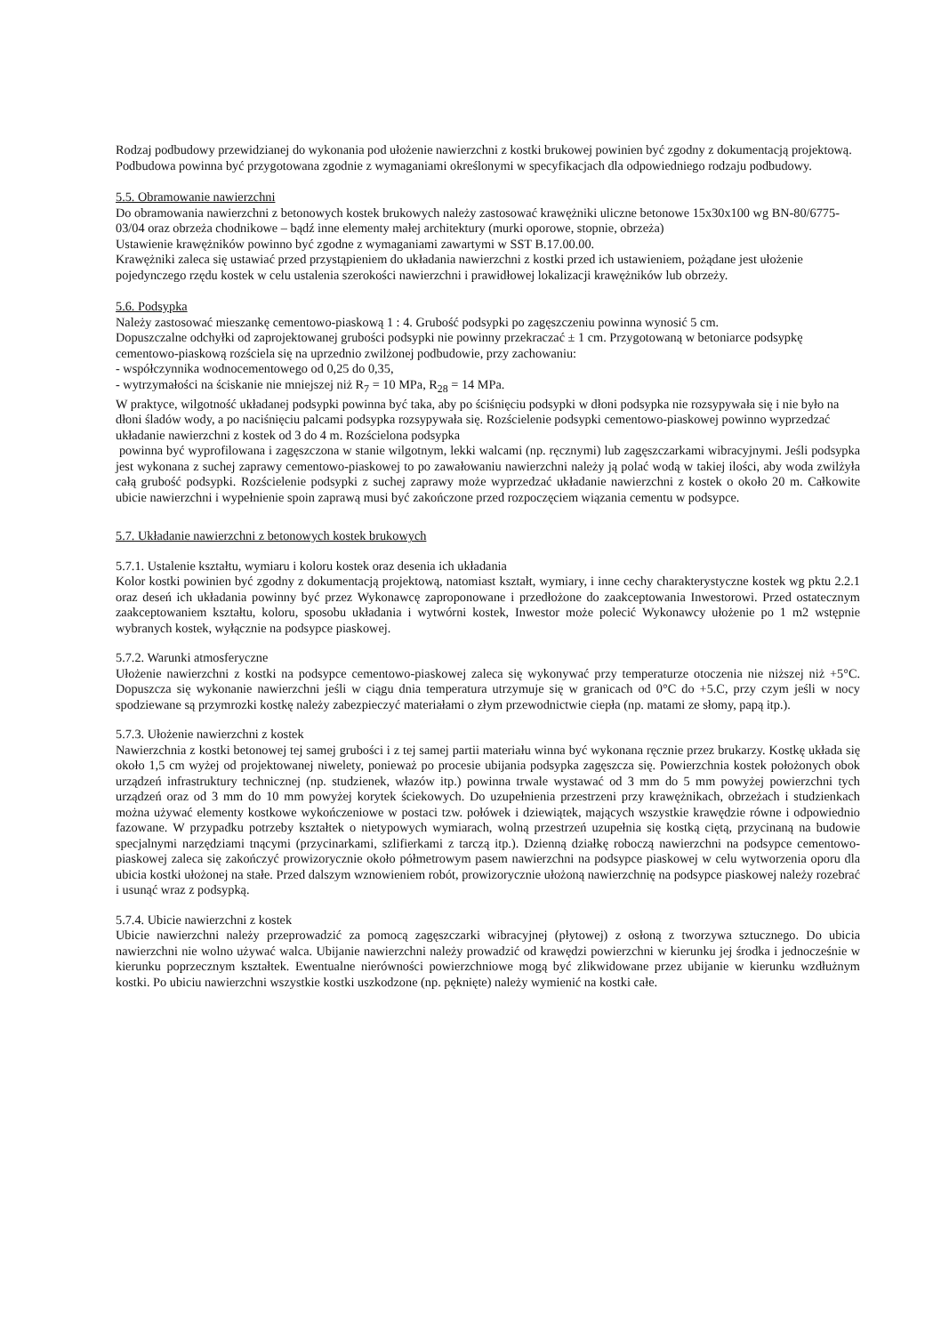Rodzaj podbudowy przewidzianej do wykonania pod ułożenie nawierzchni z kostki brukowej powinien być zgodny z dokumentacją projektową.
Podbudowa powinna być przygotowana zgodnie z wymaganiami określonymi w specyfikacjach dla odpowiedniego rodzaju podbudowy.
5.5. Obramowanie nawierzchni
Do obramowania nawierzchni z betonowych kostek brukowych należy zastosować krawężniki uliczne betonowe 15x30x100 wg BN-80/6775-03/04 oraz obrzeża chodnikowe – bądź inne elementy małej architektury (murki oporowe, stopnie, obrzeża)
Ustawienie krawężników powinno być zgodne z wymaganiami zawartymi w SST B.17.00.00.
Krawężniki zaleca się ustawiać przed przystąpieniem do układania nawierzchni z kostki przed ich ustawieniem, pożądane jest ułożenie pojedynczego rzędu kostek w celu ustalenia szerokości nawierzchni i prawidłowej lokalizacji krawężników lub obrzeży.
5.6. Podsypka
Należy zastosować mieszankę cementowo-piaskową 1 : 4. Grubość podsypki po zagęszczeniu powinna wynosić 5 cm.
Dopuszczalne odchyłki od zaprojektowanej grubości podsypki nie powinny przekraczać ± 1 cm. Przygotowaną w betoniarce podsypkę cementowo-piaskową rozściela się na uprzednio zwilżonej podbudowie, przy zachowaniu:
- współczynnika wodnocementowego od 0,25 do 0,35,
- wytrzymałości na ściskanie nie mniejszej niż R<sub>7</sub> = 10 MPa, R<sub>28</sub> = 14 MPa.
W praktyce, wilgotność układanej podsypki powinna być taka, aby po ściśnięciu podsypki w dłoni podsypka nie rozsypywała się i nie było na dłoni śladów wody, a po naciśnięciu palcami podsypka rozsypywała się. Rozścielenie podsypki cementowo-piaskowej powinno wyprzedzać układanie nawierzchni z kostek od 3 do 4 m. Rozścielona podsypka
powinna być wyprofilowana i zagęszczona w stanie wilgotnym, lekki walcami (np. ręcznymi) lub zagęszczarkami wibracyjnymi. Jeśli podsypka jest wykonana z suchej zaprawy cementowo-piaskowej to po zawałowaniu nawierzchni należy ją polać wodą w takiej ilości, aby woda zwilżyła całą grubość podsypki. Rozścielenie podsypki z suchej zaprawy może wyprzedzać układanie nawierzchni z kostek o około 20 m. Całkowite ubicie nawierzchni i wypełnienie spoin zaprawą musi być zakończone przed rozpoczęciem wiązania cementu w podsypce.
5.7. Układanie nawierzchni z betonowych kostek brukowych
5.7.1. Ustalenie kształtu, wymiaru i koloru kostek oraz desenia ich układania
Kolor kostki powinien być zgodny z dokumentacją projektową, natomiast kształt, wymiary, i inne cechy charakterystyczne kostek wg pktu 2.2.1 oraz deseń ich układania powinny być przez Wykonawcę zaproponowane i przedłożone do zaakceptowania Inwestorowi. Przed ostatecznym zaakceptowaniem kształtu, koloru, sposobu układania i wytwórni kostek, Inwestor może polecić Wykonawcy ułożenie po 1 m2 wstępnie wybranych kostek, wyłącznie na podsypce piaskowej.
5.7.2. Warunki atmosferyczne
Ułożenie nawierzchni z kostki na podsypce cementowo-piaskowej zaleca się wykonywać przy temperaturze otoczenia nie niższej niż +5°C. Dopuszcza się wykonanie nawierzchni jeśli w ciągu dnia temperatura utrzymuje się w granicach od 0°C do +5.C, przy czym jeśli w nocy spodziewane są przymrozki kostkę należy zabezpieczyć materiałami o złym przewodnictwie ciepła (np. matami ze słomy, papą itp.).
5.7.3. Ułożenie nawierzchni z kostek
Nawierzchnia z kostki betonowej tej samej grubości i z tej samej partii materiału winna być wykonana ręcznie przez brukarzy. Kostkę układa się około 1,5 cm wyżej od projektowanej niwelety, ponieważ po procesie ubijania podsypka zagęszcza się. Powierzchnia kostek położonych obok urządzeń infrastruktury technicznej (np. studzienek, włazów itp.) powinna trwale wystawać od 3 mm do 5 mm powyżej powierzchni tych urządzeń oraz od 3 mm do 10 mm powyżej korytek ściekowych. Do uzupełnienia przestrzeni przy krawężnikach, obrzeżach i studzienkach można używać elementy kostkowe wykończeniowe w postaci tzw. połówek i dziewiątek, mających wszystkie krawędzie równe i odpowiednio fazowane. W przypadku potrzeby kształtek o nietypowych wymiarach, wolną przestrzeń uzupełnia się kostką ciętą, przycinaną na budowie specjalnymi narzędziami tnącymi (przycinarkami, szlifierkami z tarczą itp.). Dzienną działkę roboczą nawierzchni na podsypce cementowo-piaskowej zaleca się zakończyć prowizorycznie około półmetrowym pasem nawierzchni na podsypce piaskowej w celu wytworzenia oporu dla ubicia kostki ułożonej na stałe. Przed dalszym wznowieniem robót, prowizorycznie ułożoną nawierzchnię na podsypce piaskowej należy rozebrać i usunąć wraz z podsypką.
5.7.4. Ubicie nawierzchni z kostek
Ubicie nawierzchni należy przeprowadzić za pomocą zagęszczarki wibracyjnej (płytowej) z osłoną z tworzywa sztucznego. Do ubicia nawierzchni nie wolno używać walca. Ubijanie nawierzchni należy prowadzić od krawędzi powierzchni w kierunku jej środka i jednocześnie w kierunku poprzecznym kształtek. Ewentualne nierówności powierzchniowe mogą być zlikwidowane przez ubijanie w kierunku wzdłużnym kostki. Po ubiciu nawierzchni wszystkie kostki uszkodzone (np. pęknięte) należy wymienić na kostki całe.